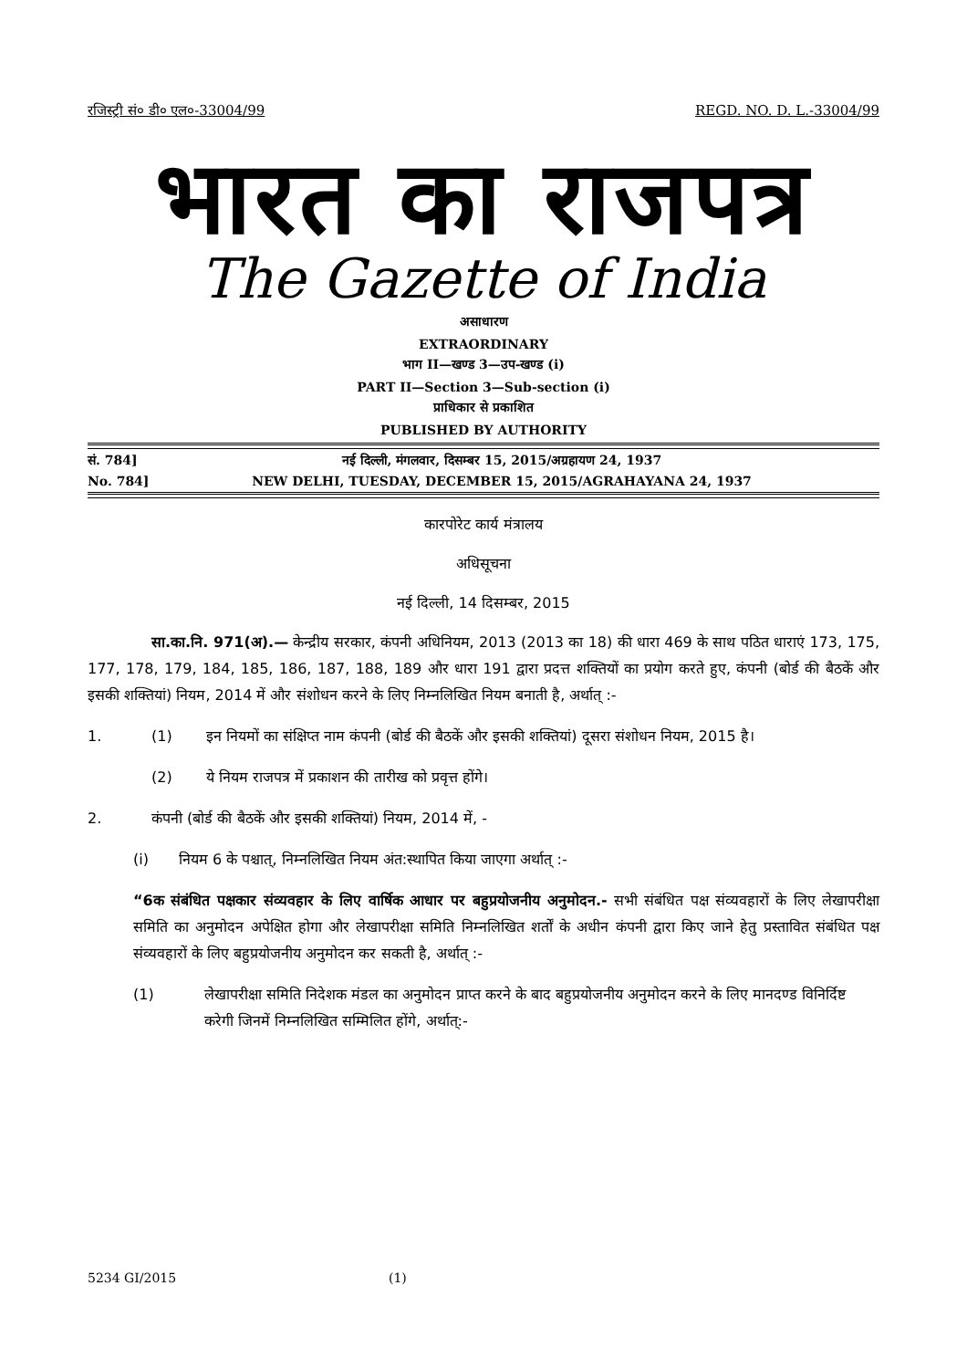रजिस्ट्री सं० डी० एल०-33004/99 REGD. NO. D. L.-33004/99
भारत का राजपत्र
The Gazette of India
असाधारण
EXTRAORDINARY
भाग II—खण्ड 3—उप-खण्ड (i)
PART II—Section 3—Sub-section (i)
प्राधिकार से प्रकाशित
PUBLISHED BY AUTHORITY
सं. 784] नई दिल्ली, मंगलवार, दिसम्बर 15, 2015/अग्रहायण 24, 1937
No. 784] NEW DELHI, TUESDAY, DECEMBER 15, 2015/AGRAHAYANA 24, 1937
कारपोरेट कार्य मंत्रालय
अधिसूचना
नई दिल्ली, 14 दिसम्बर, 2015
सा.का.नि. 971(अ).— केन्द्रीय सरकार, कंपनी अधिनियम, 2013 (2013 का 18) की धारा 469 के साथ पठित धाराएं 173, 175, 177, 178, 179, 184, 185, 186, 187, 188, 189 और धारा 191 द्वारा प्रदत्त शक्तियों का प्रयोग करते हुए, कंपनी (बोर्ड की बैठकें और इसकी शक्तियां) नियम, 2014 में और संशोधन करने के लिए निम्नलिखित नियम बनाती है, अर्थात् :-
1. (1) इन नियमों का संक्षिप्त नाम कंपनी (बोर्ड की बैठकें और इसकी शक्तियां) दूसरा संशोधन नियम, 2015 है।
(2) ये नियम राजपत्र में प्रकाशन की तारीख को प्रवृत्त होंगे।
2. कंपनी (बोर्ड की बैठकें और इसकी शक्तियां) नियम, 2014 में, -
(i) नियम 6 के पश्चात्, निम्नलिखित नियम अंत:स्थापित किया जाएगा अर्थात् :-
“6क संबंधित पक्षकार संव्यवहार के लिए वार्षिक आधार पर बहुप्रयोजनीय अनुमोदन.- सभी संबंधित पक्ष संव्यवहारों के लिए लेखापरीक्षा समिति का अनुमोदन अपेक्षित होगा और लेखापरीक्षा समिति निम्नलिखित शर्तों के अधीन कंपनी द्वारा किए जाने हेतु प्रस्तावित संबंधित पक्ष संव्यवहारों के लिए बहुप्रयोजनीय अनुमोदन कर सकती है, अर्थात् :-
(1) लेखापरीक्षा समिति निदेशक मंडल का अनुमोदन प्राप्त करने के बाद बहुप्रयोजनीय अनुमोदन करने के लिए मानदण्ड विनिर्दिष्ट करेगी जिनमें निम्नलिखित सम्मिलित होंगे, अर्थात्:-
5234 GI/2015 (1)